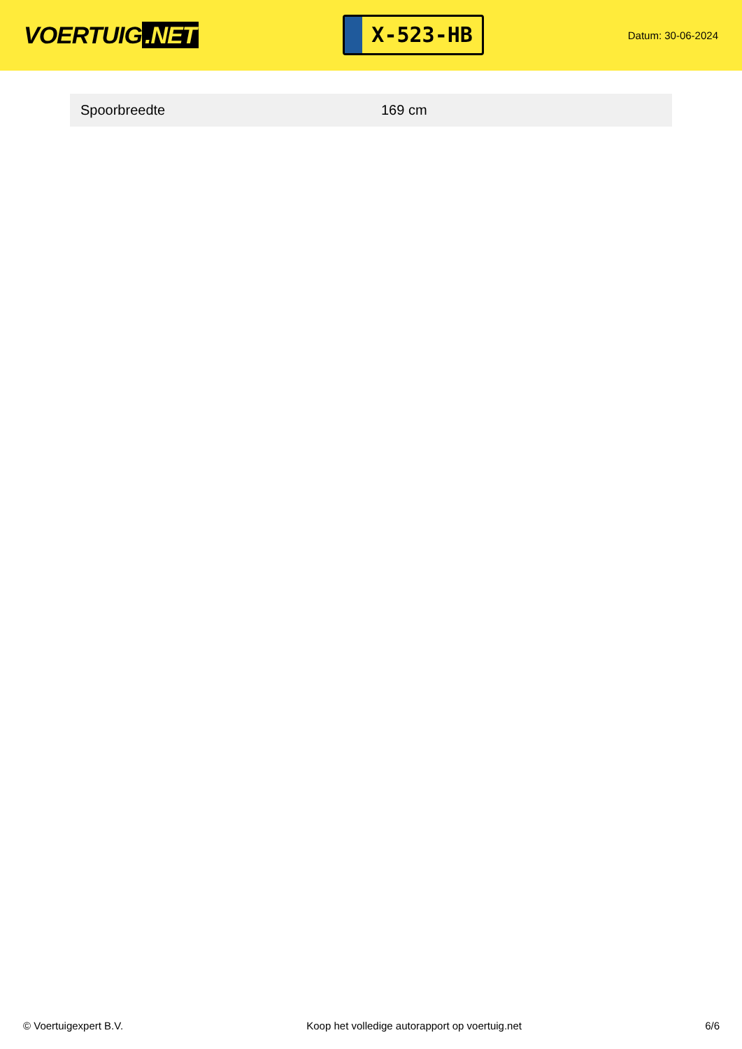VOERTUIG.NET
X-523-HB
Datum: 30-06-2024
| Spoorbreedte | 169 cm |
© Voertuigexpert B.V. Koop het volledige autorapport op voertuig.net 6/6